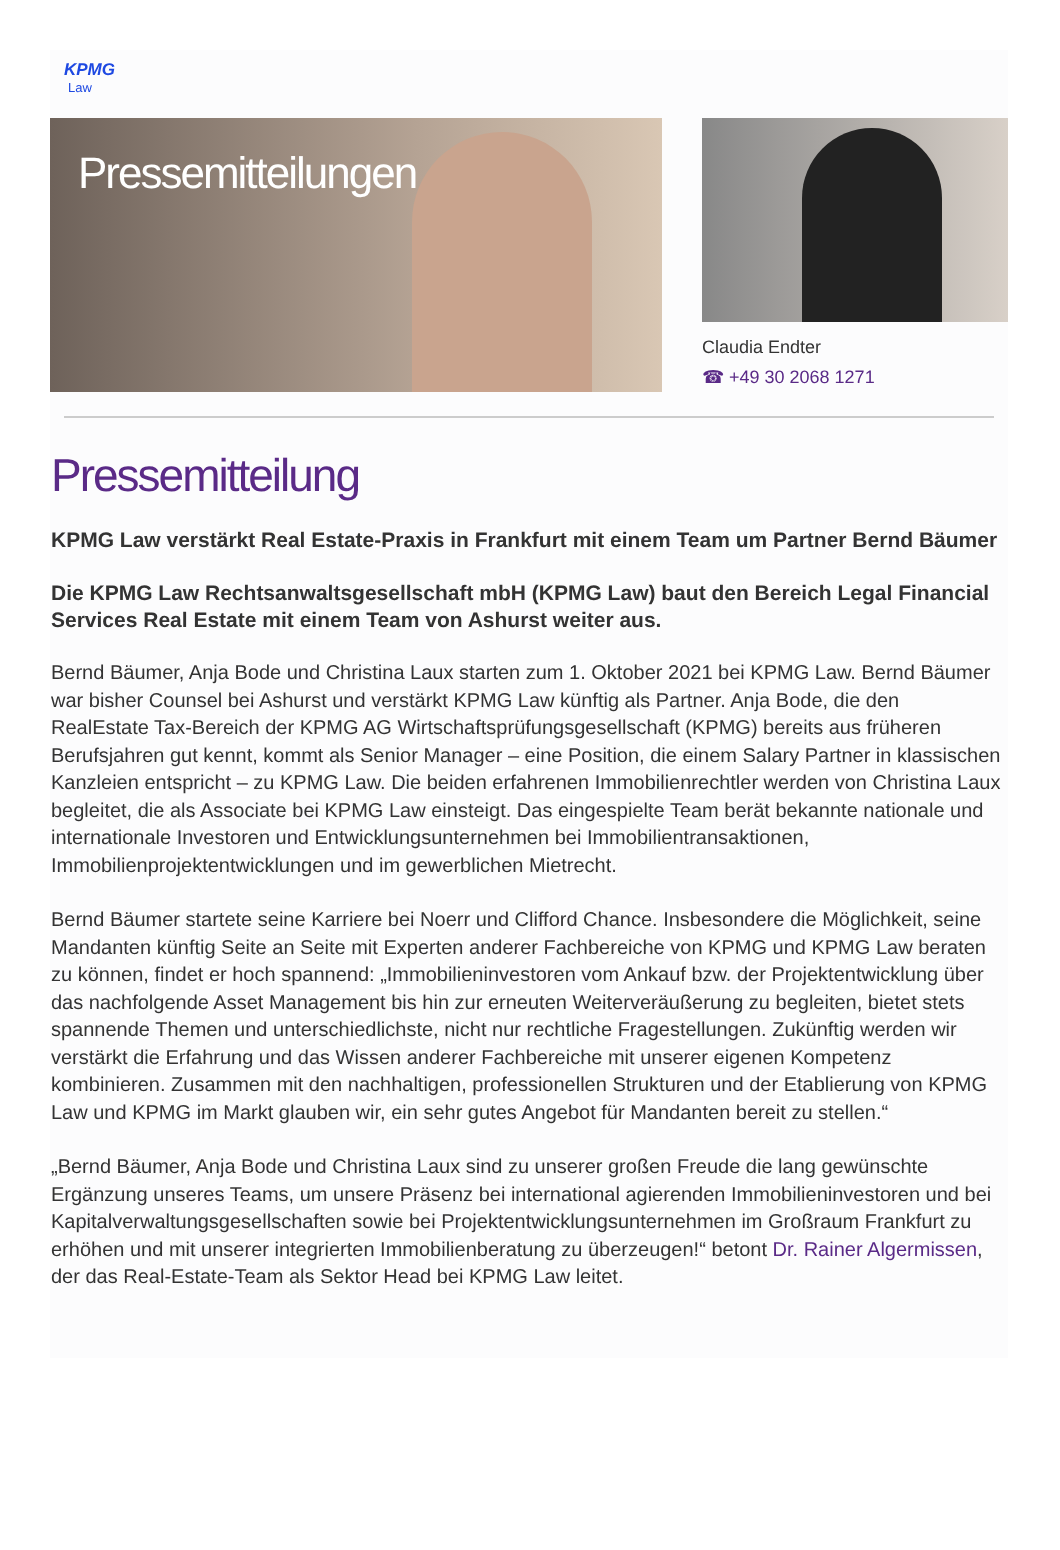KPMG
Law
Pressemitteilungen
Claudia Endter
☎ +49 30 2068 1271
Pressemitteilung
KPMG Law verstärkt Real Estate-Praxis in Frankfurt mit einem Team um Partner Bernd Bäumer
Die KPMG Law Rechtsanwaltsgesellschaft mbH (KPMG Law) baut den Bereich Legal Financial Services Real Estate mit einem Team von Ashurst weiter aus.
Bernd Bäumer, Anja Bode und Christina Laux starten zum 1. Oktober 2021 bei KPMG Law. Bernd Bäumer war bisher Counsel bei Ashurst und verstärkt KPMG Law künftig als Partner. Anja Bode, die den RealEstate Tax-Bereich der KPMG AG Wirtschaftsprüfungsgesellschaft (KPMG) bereits aus früheren Berufsjahren gut kennt, kommt als Senior Manager – eine Position, die einem Salary Partner in klassischen Kanzleien entspricht – zu KPMG Law. Die beiden erfahrenen Immobilienrechtler werden von Christina Laux begleitet, die als Associate bei KPMG Law einsteigt. Das eingespielte Team berät bekannte nationale und internationale Investoren und Entwicklungsunternehmen bei Immobilientransaktionen, Immobilienprojektentwicklungen und im gewerblichen Mietrecht.
Bernd Bäumer startete seine Karriere bei Noerr und Clifford Chance. Insbesondere die Möglichkeit, seine Mandanten künftig Seite an Seite mit Experten anderer Fachbereiche von KPMG und KPMG Law beraten zu können, findet er hoch spannend: „Immobilieninvestoren vom Ankauf bzw. der Projektentwicklung über das nachfolgende Asset Management bis hin zur erneuten Weiterveräußerung zu begleiten, bietet stets spannende Themen und unterschiedlichste, nicht nur rechtliche Fragestellungen. Zukünftig werden wir verstärkt die Erfahrung und das Wissen anderer Fachbereiche mit unserer eigenen Kompetenz kombinieren. Zusammen mit den nachhaltigen, professionellen Strukturen und der Etablierung von KPMG Law und KPMG im Markt glauben wir, ein sehr gutes Angebot für Mandanten bereit zu stellen.“
„Bernd Bäumer, Anja Bode und Christina Laux sind zu unserer großen Freude die lang gewünschte Ergänzung unseres Teams, um unsere Präsenz bei international agierenden Immobilieninvestoren und bei Kapitalverwaltungsgesellschaften sowie bei Projektentwicklungsunternehmen im Großraum Frankfurt zu erhöhen und mit unserer integrierten Immobilienberatung zu überzeugen!“ betont Dr. Rainer Algermissen, der das Real-Estate-Team als Sektor Head bei KPMG Law leitet.